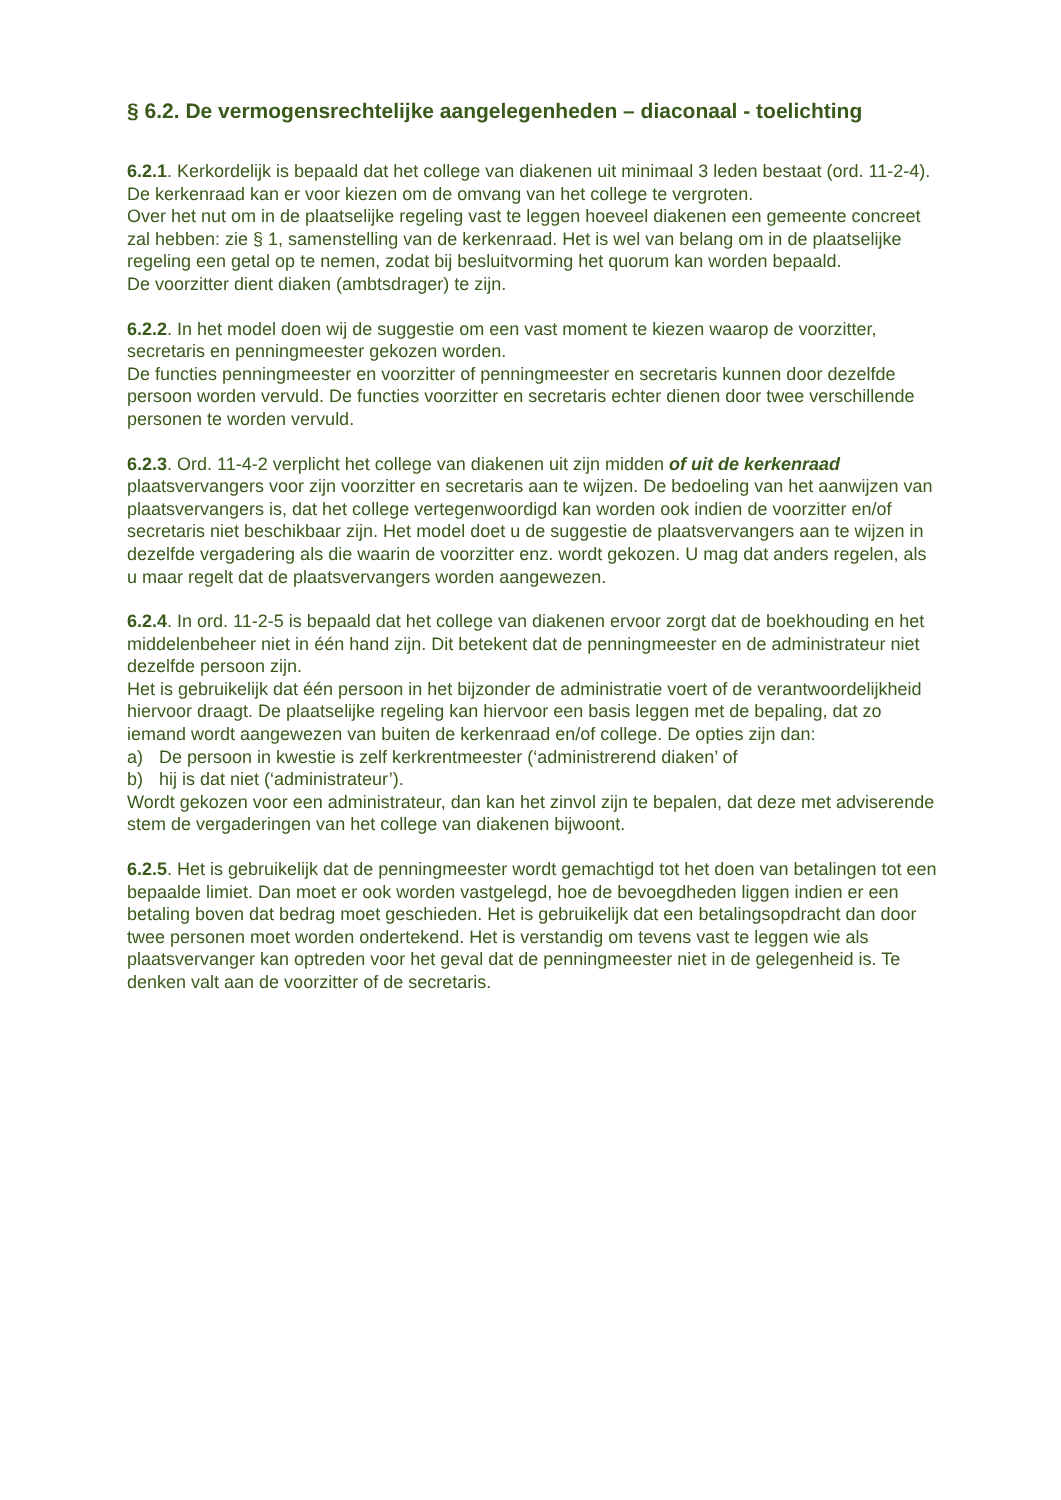§ 6.2. De vermogensrechtelijke aangelegenheden – diaconaal - toelichting
6.2.1. Kerkordelijk is bepaald dat het college van diakenen uit minimaal 3 leden bestaat (ord. 11-2-4).
De kerkenraad kan er voor kiezen om de omvang van het college te vergroten.
Over het nut om in de plaatselijke regeling vast te leggen hoeveel diakenen een gemeente concreet zal hebben: zie § 1, samenstelling van de kerkenraad. Het is wel van belang om in de plaatselijke regeling een getal op te nemen, zodat bij besluitvorming het quorum kan worden bepaald.
De voorzitter dient diaken (ambtsdrager) te zijn.
6.2.2. In het model doen wij de suggestie om een vast moment te kiezen waarop de voorzitter, secretaris en penningmeester gekozen worden.
De functies penningmeester en voorzitter of penningmeester en secretaris kunnen door dezelfde persoon worden vervuld. De functies voorzitter en secretaris echter dienen door twee verschillende personen te worden vervuld.
6.2.3. Ord. 11-4-2 verplicht het college van diakenen uit zijn midden of uit de kerkenraad plaatsvervangers voor zijn voorzitter en secretaris aan te wijzen. De bedoeling van het aanwijzen van plaatsvervangers is, dat het college vertegenwoordigd kan worden ook indien de voorzitter en/of secretaris niet beschikbaar zijn. Het model doet u de suggestie de plaatsvervangers aan te wijzen in dezelfde vergadering als die waarin de voorzitter enz. wordt gekozen. U mag dat anders regelen, als u maar regelt dat de plaatsvervangers worden aangewezen.
6.2.4. In ord. 11-2-5 is bepaald dat het college van diakenen ervoor zorgt dat de boekhouding en het middelenbeheer niet in één hand zijn. Dit betekent dat de penningmeester en de administrateur niet dezelfde persoon zijn.
Het is gebruikelijk dat één persoon in het bijzonder de administratie voert of de verantwoordelijkheid hiervoor draagt. De plaatselijke regeling kan hiervoor een basis leggen met de bepaling, dat zo iemand wordt aangewezen van buiten de kerkenraad en/of college. De opties zijn dan:
a) De persoon in kwestie is zelf kerkrentmeester (‘administrerend diaken’ of
b) hij is dat niet (‘administrateur’).
Wordt gekozen voor een administrateur, dan kan het zinvol zijn te bepalen, dat deze met adviserende stem de vergaderingen van het college van diakenen bijwoont.
6.2.5. Het is gebruikelijk dat de penningmeester wordt gemachtigd tot het doen van betalingen tot een bepaalde limiet. Dan moet er ook worden vastgelegd, hoe de bevoegdheden liggen indien er een betaling boven dat bedrag moet geschieden. Het is gebruikelijk dat een betalingsopdracht dan door twee personen moet worden ondertekend. Het is verstandig om tevens vast te leggen wie als plaatsvervanger kan optreden voor het geval dat de penningmeester niet in de gelegenheid is. Te denken valt aan de voorzitter of de secretaris.